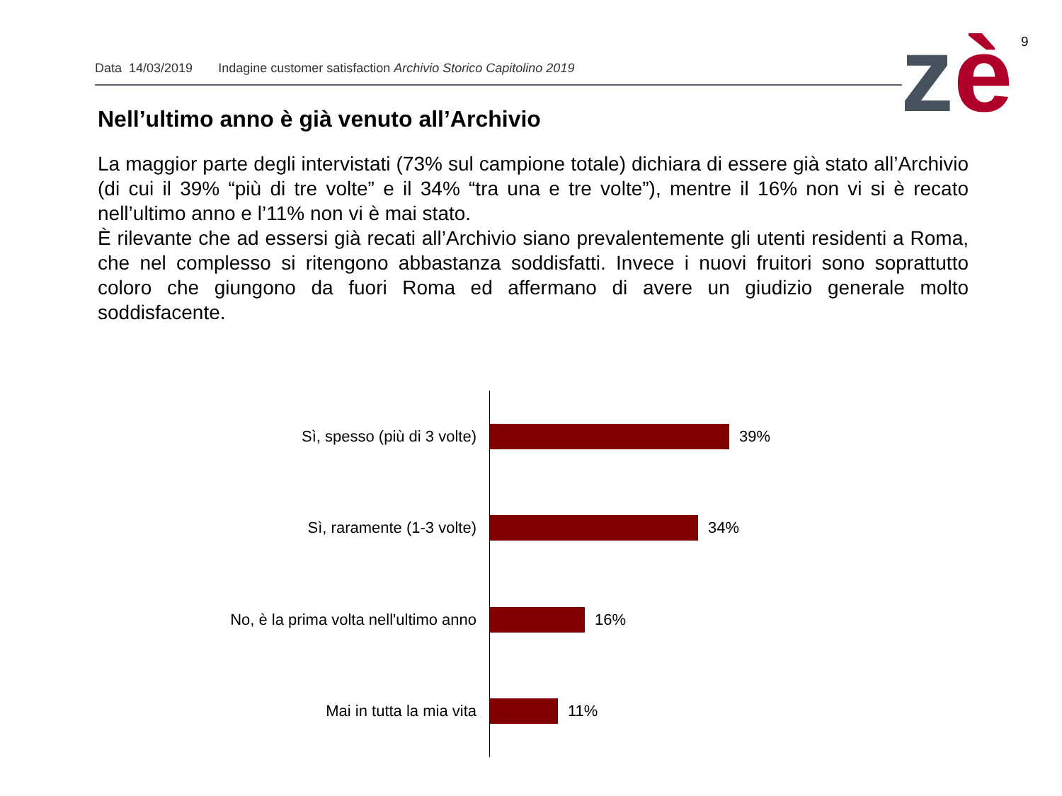9
Data 14/03/2019 Indagine customer satisfaction Archivio Storico Capitolino 2019 zè
Nell’ultimo anno è già venuto all’Archivio
La maggior parte degli intervistati (73% sul campione totale) dichiara di essere già stato all’Archivio (di cui il 39% “più di tre volte” e il 34% “tra una e tre volte”), mentre il 16% non vi si è recato nell’ultimo anno e l’11% non vi è mai stato.
È rilevante che ad essersi già recati all’Archivio siano prevalentemente gli utenti residenti a Roma, che nel complesso si ritengono abbastanza soddisfatti. Invece i nuovi fruitori sono soprattutto coloro che giungono da fuori Roma ed affermano di avere un giudizio generale molto soddisfacente.
Sì, spesso (più di 3 volte) 39%
Sì, raramente (1-3 volte) 34%
No, è la prima volta nell'ultimo anno
16%
Mai in tutta la mia vita 11%